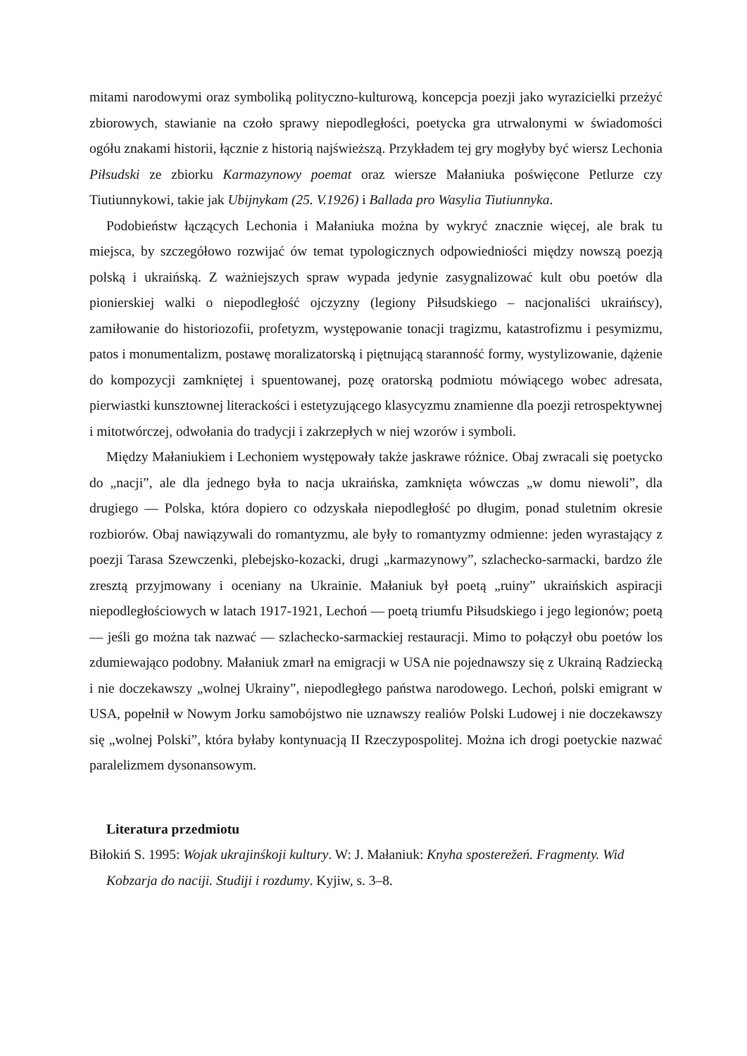mitami narodowymi oraz symboliką polityczno-kulturową, koncepcja poezji jako wyrazicielki przeżyć zbiorowych, stawianie na czoło sprawy niepodległości, poetycka gra utrwalonymi w świadomości ogółu znakami historii, łącznie z historią najświeższą. Przykładem tej gry mogłyby być wiersz Lechonia Piłsudski ze zbiorku Karmazynowy poemat oraz wiersze Małaniuka poświęcone Petlurze czy Tiutiunnykowi, takie jak Ubijnykam (25. V.1926) i Ballada pro Wasylia Tiutiunnyka.
Podobieństw łączących Lechonia i Małaniuka można by wykryć znacznie więcej, ale brak tu miejsca, by szczegółowo rozwijać ów temat typologicznych odpowiedniości między nowszą poezją polską i ukraińską. Z ważniejszych spraw wypada jedynie zasygnalizować kult obu poetów dla pionierskiej walki o niepodległość ojczyzny (legiony Piłsudskiego – nacjonaliści ukraińscy), zamiłowanie do historiozofii, profetyzm, występowanie tonacji tragizmu, katastrofizmu i pesymizmu, patos i monumentalizm, postawę moralizatorską i piętnującą staranność formy, wystylizowanie, dążenie do kompozycji zamkniętej i spuentowanej, pozę oratorską podmiotu mówiącego wobec adresata, pierwiastki kunsztownej literackości i estetyzującego klasycyzmu znamienne dla poezji retrospektywnej i mitotwórczej, odwołania do tradycji i zakrzepłych w niej wzorów i symboli.
Między Małaniukiem i Lechoniem występowały także jaskrawe różnice. Obaj zwracali się poetycko do „nacji”, ale dla jednego była to nacja ukraińska, zamknięta wówczas „w domu niewoli”, dla drugiego — Polska, która dopiero co odzyskała niepodległość po długim, ponad stuletnim okresie rozbiorów. Obaj nawiązywali do romantyzmu, ale były to romantyzmy odmienne: jeden wyrastający z poezji Tarasa Szewczenki, plebejsko-kozacki, drugi „karmazynowy”, szlachecko-sarmacki, bardzo źle zresztą przyjmowany i oceniany na Ukrainie. Małaniuk był poetą „ruiny” ukraińskich aspiracji niepodległościowych w latach 1917-1921, Lechoń — poetą triumfu Piłsudskiego i jego legionów; poetą — jeśli go można tak nazwać — szlachecko-sarmackiej restauracji. Mimo to połączył obu poetów los zdumiewająco podobny. Małaniuk zmarł na emigracji w USA nie pojednawszy się z Ukrainą Radziecką i nie doczekawszy „wolnej Ukrainy”, niepodległego państwa narodowego. Lechoń, polski emigrant w USA, popełnił w Nowym Jorku samobójstwo nie uznawszy realiów Polski Ludowej i nie doczekawszy się „wolnej Polski”, która byłaby kontynuacją II Rzeczypospolitej. Można ich drogi poetyckie nazwać paralelizmem dysonansowym.
Literatura przedmiotu
Biłokiń S. 1995: Wojak ukrajinśkoji kultury. W: J. Małaniuk: Knyha sposterežeń. Fragmenty. Wid Kobzarja do naciji. Studiji i rozdumy. Kyjiw, s. 3–8.